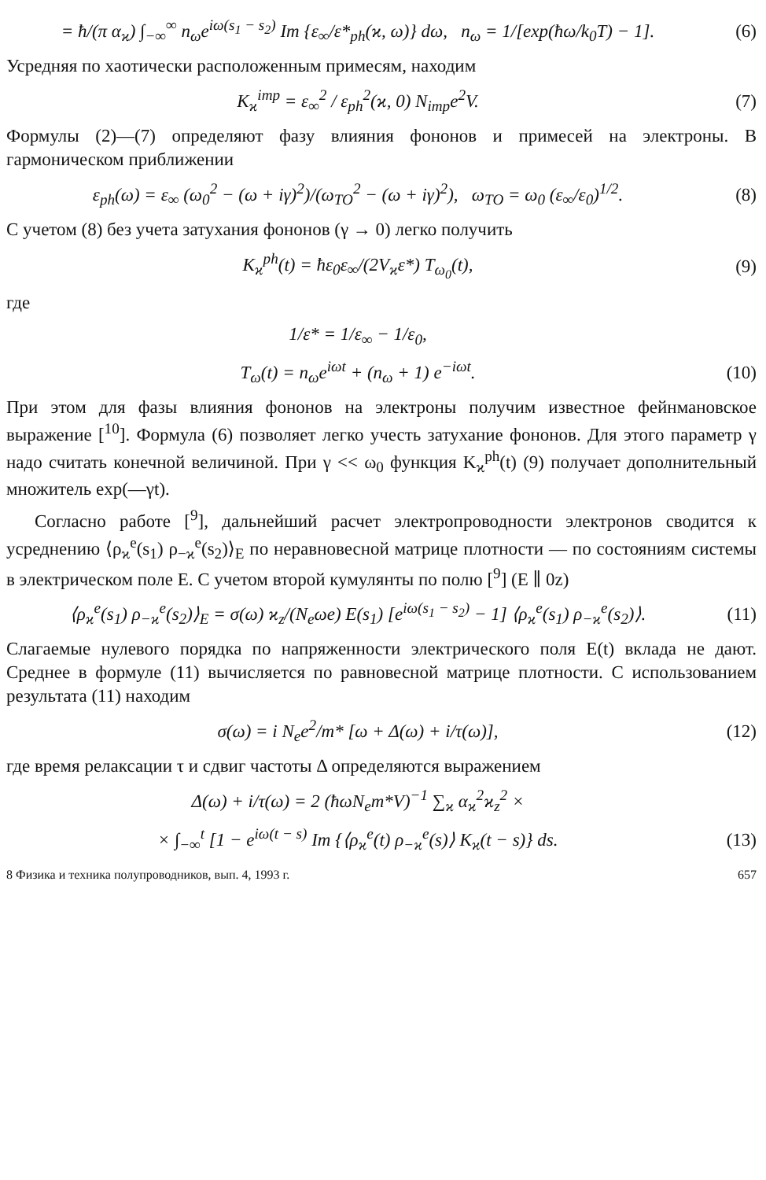= ħ/(π α<sub>ϰ</sub>) ∫<sub>−∞</sub><sup>∞</sup> n<sub>ω</sub>e<sup>iω(s<sub>1</sub> − s<sub>2</sub>)</sup> Im {ε<sub>∞</sub>/ε*<sub>ph</sub>(ϰ, ω)} dω, n<sub>ω</sub> = 1/[exp(ħω/k<sub>0</sub>T) − 1]. (6)
Усредняя по хаотически расположенным примесям, находим
K<sub>ϰ</sub><sup>imp</sup> = ε<sub>∞</sub><sup>2</sup> / ε<sub>ph</sub><sup>2</sup>(ϰ, 0) N<sub>imp</sub>e<sup>2</sup>V. (7)
Формулы (2)—(7) определяют фазу влияния фононов и примесей на электроны. В гармоническом приближении
ε<sub>ph</sub>(ω) = ε<sub>∞</sub> (ω<sub>0</sub><sup>2</sup> − (ω + iγ)<sup>2</sup>)/(ω<sub>TO</sub><sup>2</sup> − (ω + iγ)<sup>2</sup>), ω<sub>TO</sub> = ω<sub>0</sub> (ε<sub>∞</sub>/ε<sub>0</sub>)<sup>1/2</sup>. (8)
С учетом (8) без учета затухания фононов (γ → 0) легко получить
K<sub>ϰ</sub><sup>ph</sup>(t) = ħε<sub>0</sub>ε<sub>∞</sub>/(2V<sub>ϰ</sub>ε*) T<sub>ω<sub>0</sub></sub>(t), (9)
где
1/ε* = 1/ε<sub>∞</sub> − 1/ε<sub>0</sub>,
T<sub>ω</sub>(t) = n<sub>ω</sub>e<sup>iωt</sup> + (n<sub>ω</sub> + 1) e<sup>−iωt</sup>. (10)
При этом для фазы влияния фононов на электроны получим известное фейнмановское выражение [<sup>10</sup>]. Формула (6) позволяет легко учесть затухание фононов. Для этого параметр γ надо считать конечной величиной. При γ << ω<sub>0</sub> функция K<sub>ϰ</sub><sup>ph</sup>(t) (9) получает дополнительный множитель exp(—γt).
Согласно работе [<sup>9</sup>], дальнейший расчет электропроводности электронов сводится к усреднению ⟨ρ<sub>ϰ</sub><sup>e</sup>(s<sub>1</sub>) ρ<sub>−ϰ</sub><sup>e</sup>(s<sub>2</sub>)⟩<sub>E</sub> по неравновесной матрице плотности — по состояниям системы в электрическом поле E. С учетом второй кумулянты по полю [<sup>9</sup>] (E ∥ 0z)
⟨ρ<sub>ϰ</sub><sup>e</sup>(s<sub>1</sub>) ρ<sub>−ϰ</sub><sup>e</sup>(s<sub>2</sub>)⟩<sub>E</sub> = σ(ω) ϰ<sub>z</sub>/(N<sub>e</sub>ωe) E(s<sub>1</sub>) [e<sup>iω(s<sub>1</sub> − s<sub>2</sub>)</sup> − 1] ⟨ρ<sub>ϰ</sub><sup>e</sup>(s<sub>1</sub>) ρ<sub>−ϰ</sub><sup>e</sup>(s<sub>2</sub>)⟩. (11)
Слагаемые нулевого порядка по напряженности электрического поля E(t) вклада не дают. Среднее в формуле (11) вычисляется по равновесной матрице плотности. С использованием результата (11) находим
σ(ω) = i N<sub>e</sub>e<sup>2</sup>/m* [ω + Δ(ω) + i/τ(ω)], (12)
где время релаксации τ и сдвиг частоты Δ определяются выражением
Δ(ω) + i/τ(ω) = 2 (ħωN<sub>e</sub>m*V)<sup>−1</sup> ∑<sub>ϰ</sub> α<sub>ϰ</sub><sup>2</sup>ϰ<sub>z</sub><sup>2</sup> ×
× ∫<sub>−∞</sub><sup>t</sup> [1 − e<sup>iω(t − s)</sup> Im {⟨ρ<sub>ϰ</sub><sup>e</sup>(t) ρ<sub>−ϰ</sub><sup>e</sup>(s)⟩ K<sub>ϰ</sub>(t − s)} ds. (13)
8 Физика и техника полупроводников, вып. 4, 1993 г. 657